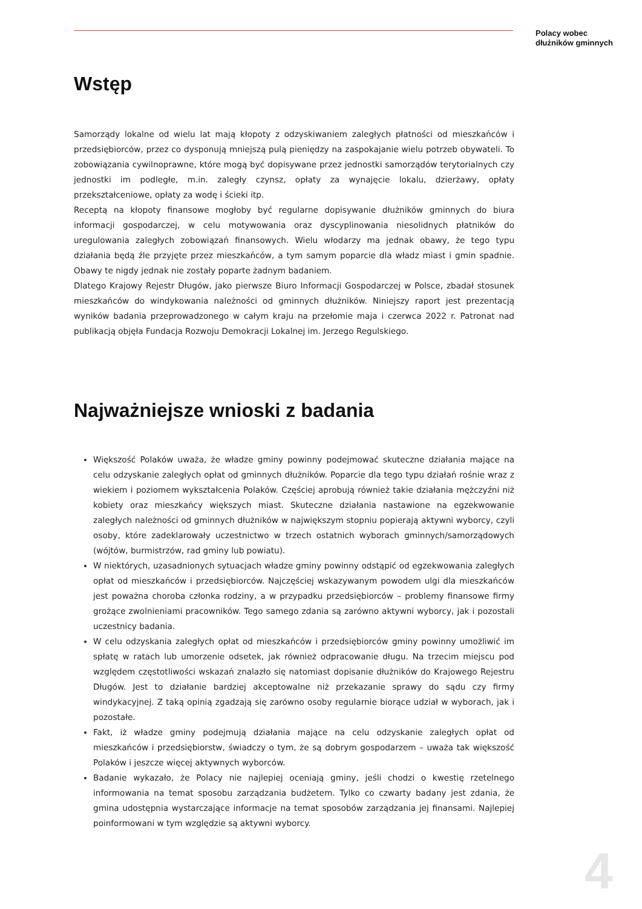Polacy wobec
dłużników gminnych
Wstęp
Samorządy lokalne od wielu lat mają kłopoty z odzyskiwaniem zaległych płatności od mieszkańców i przedsiębiorców, przez co dysponują mniejszą pulą pieniędzy na zaspokajanie wielu potrzeb obywateli. To zobowiązania cywilnoprawne, które mogą być dopisywane przez jednostki samorządów terytorialnych czy jednostki im podległe, m.in. zaległy czynsz, opłaty za wynajęcie lokalu, dzierżawy, opłaty przekształceniowe, opłaty za wodę i ścieki itp.
Receptą na kłopoty finansowe mogłoby być regularne dopisywanie dłużników gminnych do biura informacji gospodarczej, w celu motywowania oraz dyscyplinowania niesolidnych płatników do uregulowania zaległych zobowiązań finansowych. Wielu włodarzy ma jednak obawy, że tego typu działania będą źle przyjęte przez mieszkańców, a tym samym poparcie dla władz miast i gmin spadnie. Obawy te nigdy jednak nie zostały poparte żadnym badaniem.
Dlatego Krajowy Rejestr Długów, jako pierwsze Biuro Informacji Gospodarczej w Polsce, zbadał stosunek mieszkańców do windykowania należności od gminnych dłużników. Niniejszy raport jest prezentacją wyników badania przeprowadzonego w całym kraju na przełomie maja i czerwca 2022 r. Patronat nad publikacją objęła Fundacja Rozwoju Demokracji Lokalnej im. Jerzego Regulskiego.
Najważniejsze wnioski z badania
Większość Polaków uważa, że władze gminy powinny podejmować skuteczne działania mające na celu odzyskanie zaległych opłat od gminnych dłużników. Poparcie dla tego typu działań rośnie wraz z wiekiem i poziomem wykształcenia Polaków. Częściej aprobują również takie działania mężczyźni niż kobiety oraz mieszkańcy większych miast. Skuteczne działania nastawione na egzekwowanie zaległych należności od gminnych dłużników w największym stopniu popierają aktywni wyborcy, czyli osoby, które zadeklarowały uczestnictwo w trzech ostatnich wyborach gminnych/samorządowych (wójtów, burmistrzów, rad gminy lub powiatu).
W niektórych, uzasadnionych sytuacjach władze gminy powinny odstąpić od egzekwowania zaległych opłat od mieszkańców i przedsiębiorców. Najczęściej wskazywanym powodem ulgi dla mieszkańców jest poważna choroba członka rodziny, a w przypadku przedsiębiorców – problemy finansowe firmy grożące zwolnieniami pracowników. Tego samego zdania są zarówno aktywni wyborcy, jak i pozostali uczestnicy badania.
W celu odzyskania zaległych opłat od mieszkańców i przedsiębiorców gminy powinny umożliwić im spłatę w ratach lub umorzenie odsetek, jak również odpracowanie długu. Na trzecim miejscu pod względem częstotliwości wskazań znalazło się natomiast dopisanie dłużników do Krajowego Rejestru Długów. Jest to działanie bardziej akceptowalne niż przekazanie sprawy do sądu czy firmy windykacyjnej. Z taką opinią zgadzają się zarówno osoby regularnie biorące udział w wyborach, jak i pozostałe.
Fakt, iż władze gminy podejmują działania mające na celu odzyskanie zaległych opłat od mieszkańców i przedsiębiorstw, świadczy o tym, że są dobrym gospodarzem – uważa tak większość Polaków i jeszcze więcej aktywnych wyborców.
Badanie wykazało, że Polacy nie najlepiej oceniają gminy, jeśli chodzi o kwestię rzetelnego informowania na temat sposobu zarządzania budżetem. Tylko co czwarty badany jest zdania, że gmina udostępnia wystarczające informacje na temat sposobów zarządzania jej finansami. Najlepiej poinformowani w tym względzie są aktywni wyborcy.
4